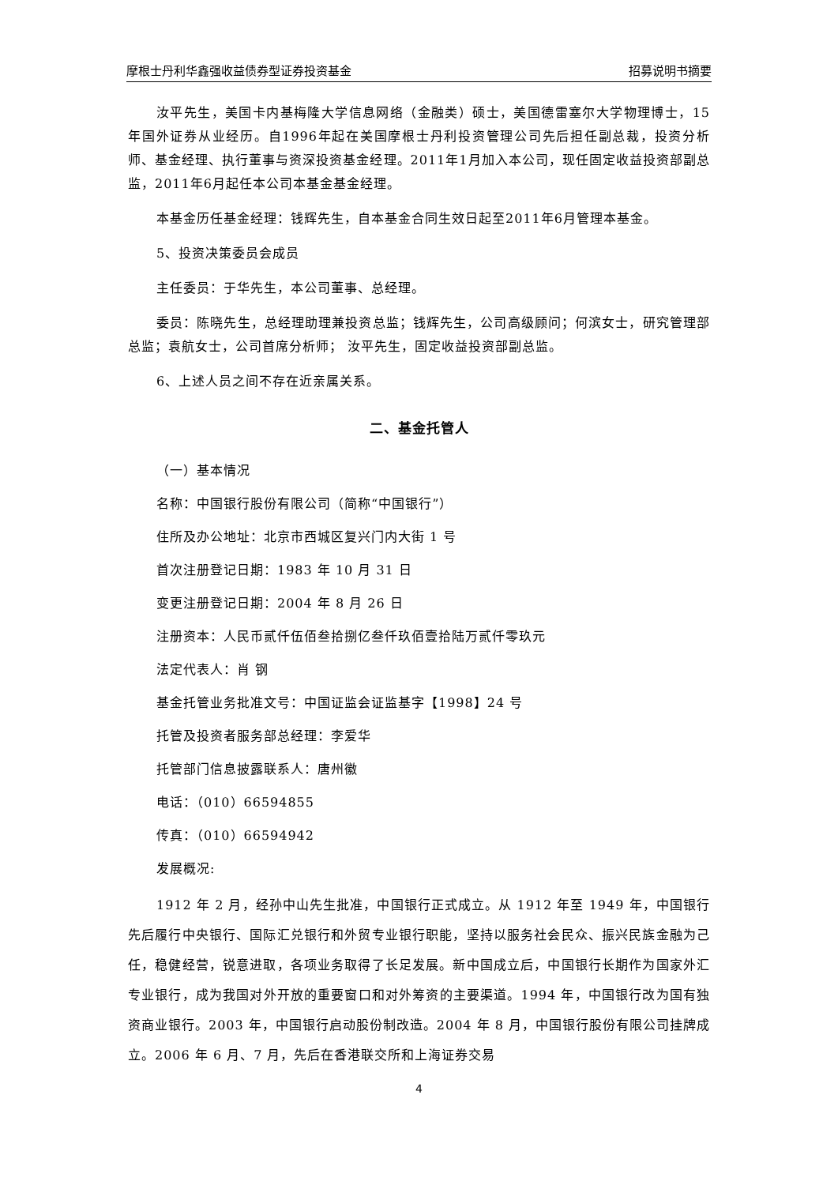摩根士丹利华鑫强收益债券型证券投资基金 招募说明书摘要
汝平先生，美国卡内基梅隆大学信息网络（金融类）硕士，美国德雷塞尔大学物理博士，15年国外证券从业经历。自1996年起在美国摩根士丹利投资管理公司先后担任副总裁，投资分析师、基金经理、执行董事与资深投资基金经理。2011年1月加入本公司，现任固定收益投资部副总监，2011年6月起任本公司本基金基金经理。
本基金历任基金经理：钱辉先生，自本基金合同生效日起至2011年6月管理本基金。
5、投资决策委员会成员
主任委员：于华先生，本公司董事、总经理。
委员：陈晓先生，总经理助理兼投资总监；钱辉先生，公司高级顾问；何滨女士，研究管理部总监；袁航女士，公司首席分析师； 汝平先生，固定收益投资部副总监。
6、上述人员之间不存在近亲属关系。
二、基金托管人
（一）基本情况
名称：中国银行股份有限公司（简称“中国银行”）
住所及办公地址：北京市西城区复兴门内大街 1 号
首次注册登记日期：1983 年 10 月 31 日
变更注册登记日期：2004 年 8 月 26 日
注册资本：人民币贰仟伍佰叁拾捌亿叁仟玖佰壹拾陆万贰仟零玖元
法定代表人：肖 钢
基金托管业务批准文号：中国证监会证监基字【1998】24 号
托管及投资者服务部总经理：李爱华
托管部门信息披露联系人：唐州徽
电话：（010）66594855
传真：（010）66594942
发展概况:
1912 年 2 月，经孙中山先生批准，中国银行正式成立。从 1912 年至 1949 年，中国银行先后履行中央银行、国际汇兑银行和外贸专业银行职能，坚持以服务社会民众、振兴民族金融为己任，稳健经营，锐意进取，各项业务取得了长足发展。新中国成立后，中国银行长期作为国家外汇专业银行，成为我国对外开放的重要窗口和对外筹资的主要渠道。1994 年，中国银行改为国有独资商业银行。2003 年，中国银行启动股份制改造。2004 年 8 月，中国银行股份有限公司挂牌成立。2006 年 6 月、7 月，先后在香港联交所和上海证券交易
4